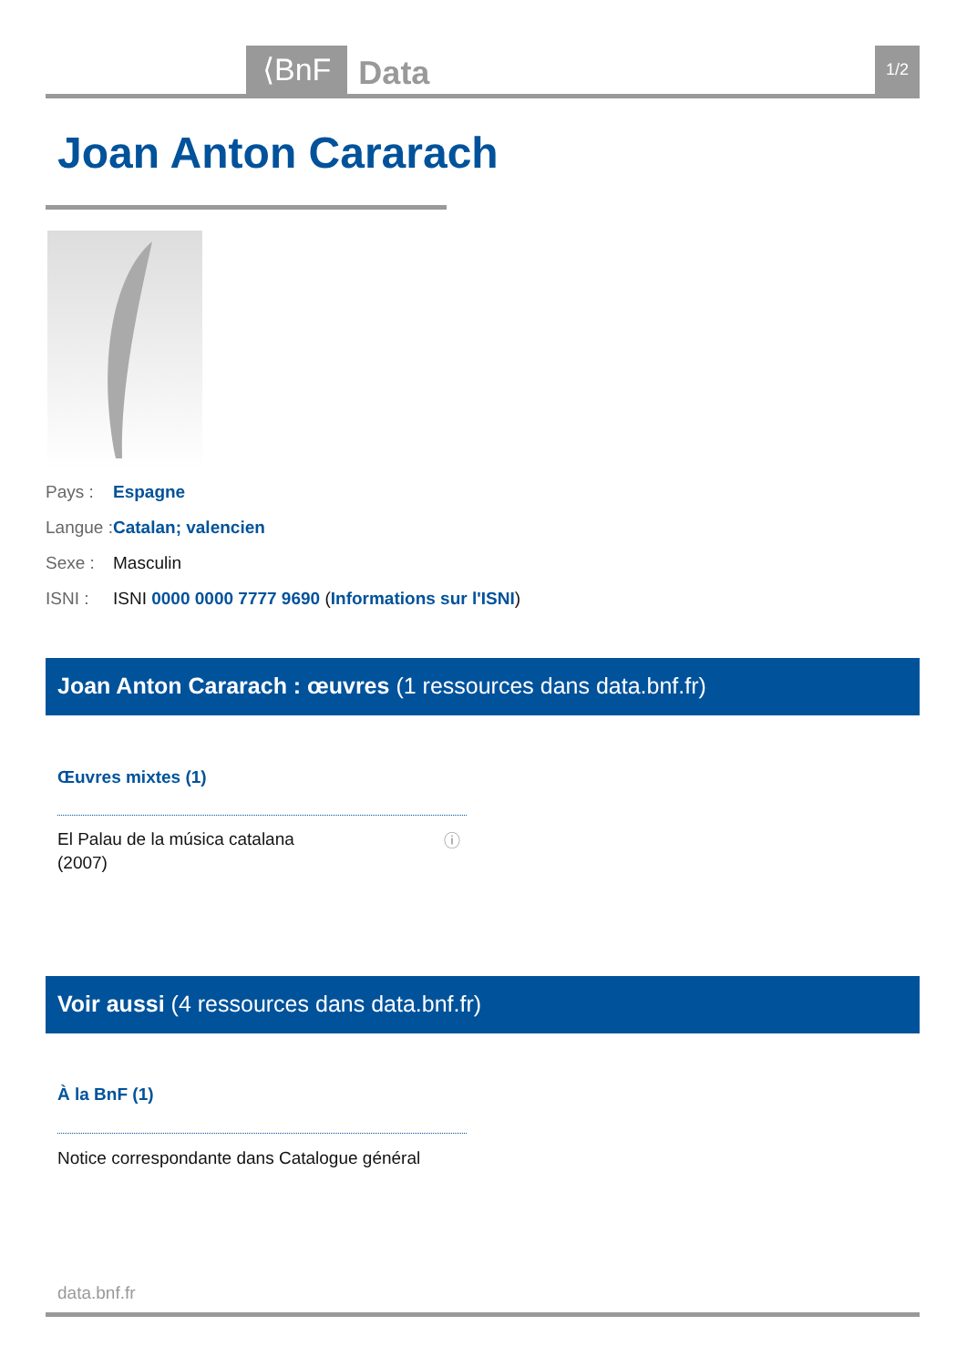⟨BnF
Data
1/2
Joan Anton Cararach
Pays : Espagne
Langue : Catalan; valencien
Sexe : Masculin
ISNI : ISNI 0000 0000 7777 9690 (Informations sur l'ISNI)
Joan Anton Cararach : œuvres (1 ressources dans data.bnf.fr)
Œuvres mixtes (1)
El Palau de la música catalana
(2007)
ⓘ
Voir aussi (4 ressources dans data.bnf.fr)
À la BnF (1)
Notice correspondante dans Catalogue général
data.bnf.fr